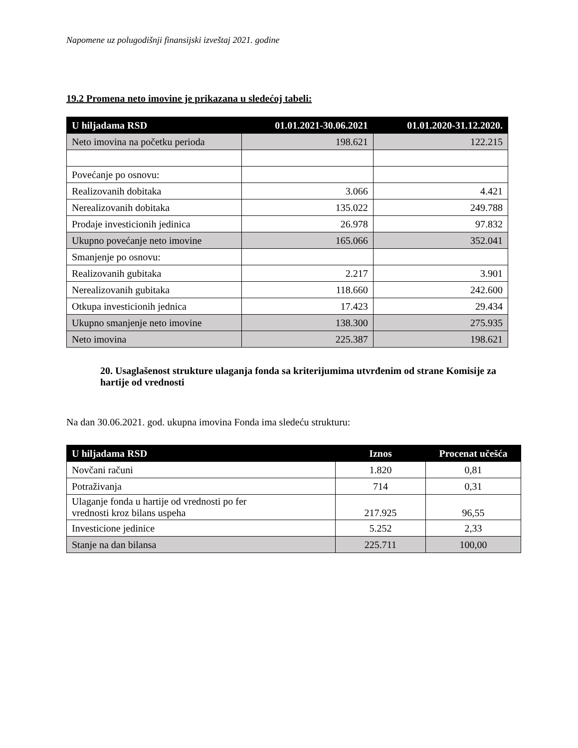Napomene uz polugodišnji finansijski izveštaj 2021. godine
19.2 Promena neto imovine je prikazana u sledećoj tabeli:
| U hiljadama RSD | 01.01.2021-30.06.2021 | 01.01.2020-31.12.2020. |
| --- | --- | --- |
| Neto imovina na početku perioda | 198.621 | 122.215 |
| Povećanje po osnovu: | | |
| Realizovanih dobitaka | 3.066 | 4.421 |
| Nerealizovanih dobitaka | 135.022 | 249.788 |
| Prodaje investicionih jedinica | 26.978 | 97.832 |
| Ukupno povećanje neto imovine | 165.066 | 352.041 |
| Smanjenje po osnovu: | | |
| Realizovanih gubitaka | 2.217 | 3.901 |
| Nerealizovanih gubitaka | 118.660 | 242.600 |
| Otkupa investicionih jednica | 17.423 | 29.434 |
| Ukupno smanjenje neto imovine | 138.300 | 275.935 |
| Neto imovina | 225.387 | 198.621 |
20. Usaglašenost strukture ulaganja fonda sa kriterijumima utvrđenim od strane Komisije za hartije od vrednosti
Na dan 30.06.2021. god. ukupna imovina Fonda ima sledeću strukturu:
| U hiljadama RSD | Iznos | Procenat učešća |
| --- | --- | --- |
| Novčani računi | 1.820 | 0,81 |
| Potraživanja | 714 | 0,31 |
| Ulaganje fonda u hartije od vrednosti po fer vrednosti kroz bilans uspeha | 217.925 | 96,55 |
| Investicione jedinice | 5.252 | 2,33 |
| Stanje na dan bilansa | 225.711 | 100,00 |